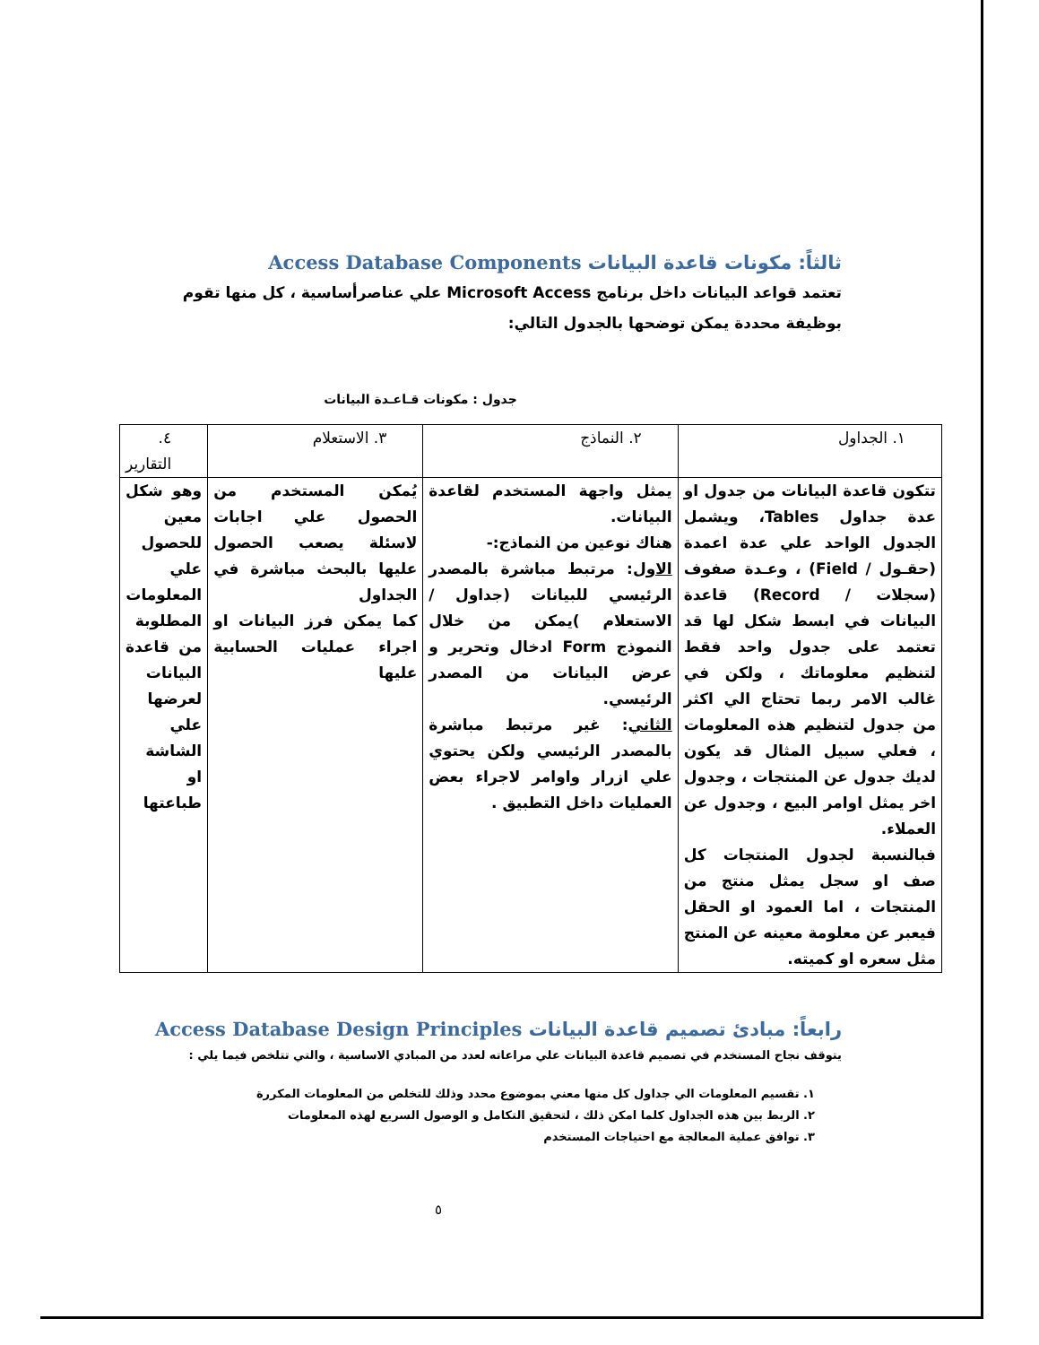ثالثاً: مكونات قاعدة البيانات Access Database Components
تعتمد قواعد البيانات داخل برنامج Microsoft Access علي عناصرأساسية ، كل منها تقوم بوظيفة محددة يمكن توضحها بالجدول التالي:
جدول : مكونات قـاعـدة البيانات
| ١. الجداول | ٢. النماذج | ٣. الاستعلام | ٤. التقارير |
| --- | --- | --- | --- |
| تتكون قاعدة البيانات من جدول او عدة جداول Tables، ويشمل الجدول الواحد علي عدة اعمدة (حقـول / Field) ، وعـدة صفوف (سجلات / Record) قاعدة البيانات في ابسط شكل لها قد تعتمد على جدول واحد فقط لتنظيم معلوماتك ، ولكن في غالب الامر ربما تحتاج الي اكثر من جدول لتنظيم هذه المعلومات ، فعلي سبيل المثال قد يكون لديك جدول عن المنتجات ، وجدول اخر يمثل اوامر البيع ، وجدول عن العملاء. فبالنسبة لجدول المنتجات كل صف او سجل يمثل منتج من المنتجات ، اما العمود او الحقل فيعبر عن معلومة معينه عن المنتج مثل سعره او كميته. | يمثل واجهة المستخدم لقاعدة البيانات. هناك نوعين من النماذج:- الاول : مرتبط مباشرة بالمصدر الرئيسي للبيانات (جداول / الاستعلام )يمكن من خلال النموذج Form ادخال وتحرير و عرض البيانات من المصدر الرئيسي. الثاني : غير مرتبط مباشرة بالمصدر الرئيسي ولكن يحتوي علي ازرار واوامر لاجراء بعض العمليات داخل التطبيق . | يُمكن المستخدم من الحصول علي اجابات لاسئلة يصعب الحصول عليها بالبحث مباشرة في الجداول كما يمكن فرز البيانات او اجراء عمليات الحسابية عليها | وهو شكل معين للحصول علي المعلومات المطلوبة من قاعدة البيانات لعرضها علي الشاشة او طباعتها |
رابعاً: مبادئ تصميم قاعدة البيانات Access Database Design Principles
يتوقف نجاح المستخدم في تصميم قاعدة البيانات علي مراعاته لعدد من المبادي الاساسية ، والتي تتلخص فيما يلي :
١. تقسيم المعلومات الي جداول كل منها معني بموضوع محدد وذلك للتخلص من المعلومات المكررة
٢. الربط بين هذه الجداول كلما امكن ذلك ، لتحقيق التكامل و الوصول السريع لهذه المعلومات
٣. توافق عملية المعالجة مع احتياجات المستخدم
٥